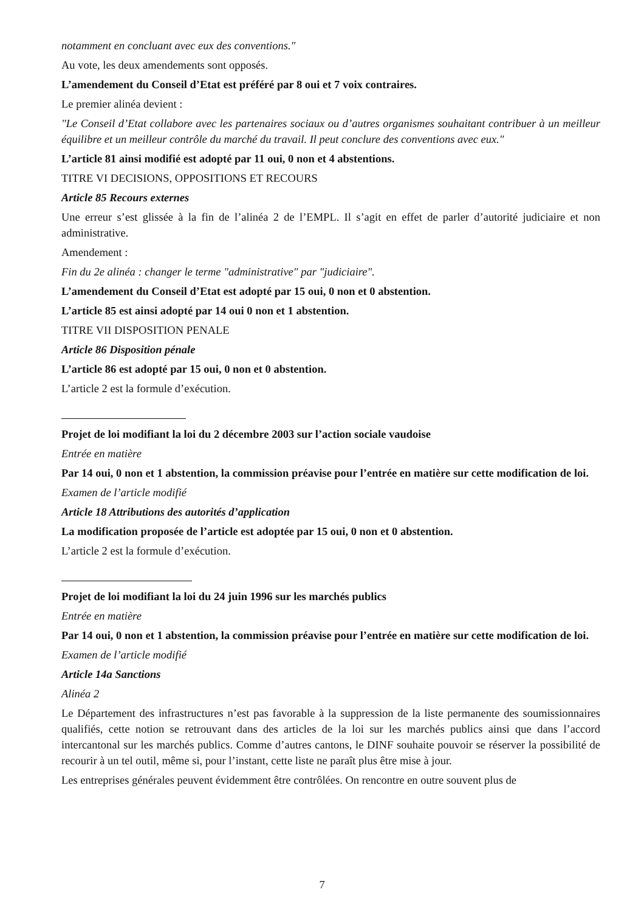notamment en concluant avec eux des conventions."
Au vote, les deux amendements sont opposés.
L’amendement du Conseil d’Etat est préféré par 8 oui et 7 voix contraires.
Le premier alinéa devient :
"Le Conseil d’Etat collabore avec les partenaires sociaux ou d’autres organismes souhaitant contribuer à un meilleur équilibre et un meilleur contrôle du marché du travail. Il peut conclure des conventions avec eux."
L’article 81 ainsi modifié est adopté par 11 oui, 0 non et 4 abstentions.
TITRE VI DECISIONS, OPPOSITIONS ET RECOURS
Article 85 Recours externes
Une erreur s’est glissée à la fin de l’alinéa 2 de l’EMPL. Il s’agit en effet de parler d’autorité judiciaire et non administrative.
Amendement :
Fin du 2e alinéa : changer le terme "administrative" par "judiciaire".
L’amendement du Conseil d’Etat est adopté par 15 oui, 0 non et 0 abstention.
L’article 85 est ainsi adopté par 14 oui 0 non et 1 abstention.
TITRE VII DISPOSITION PENALE
Article 86 Disposition pénale
L’article 86 est adopté par 15 oui, 0 non et 0 abstention.
L’article 2 est la formule d’exécution.
Projet de loi modifiant la loi du 2 décembre 2003 sur l’action sociale vaudoise
Entrée en matière
Par 14 oui, 0 non et 1 abstention, la commission préavise pour l’entrée en matière sur cette modification de loi.
Examen de l’article modifié
Article 18 Attributions des autorités d’application
La modification proposée de l’article est adoptée par 15 oui, 0 non et 0 abstention.
L’article 2 est la formule d’exécution.
Projet de loi modifiant la loi du 24 juin 1996 sur les marchés publics
Entrée en matière
Par 14 oui, 0 non et 1 abstention, la commission préavise pour l’entrée en matière sur cette modification de loi.
Examen de l’article modifié
Article 14a Sanctions
Alinéa 2
Le Département des infrastructures n’est pas favorable à la suppression de la liste permanente des soumissionnaires qualifiés, cette notion se retrouvant dans des articles de la loi sur les marchés publics ainsi que dans l’accord intercantonal sur les marchés publics. Comme d’autres cantons, le DINF souhaite pouvoir se réserver la possibilité de recourir à un tel outil, même si, pour l’instant, cette liste ne paraît plus être mise à jour.
Les entreprises générales peuvent évidemment être contrôlées. On rencontre en outre souvent plus de
7